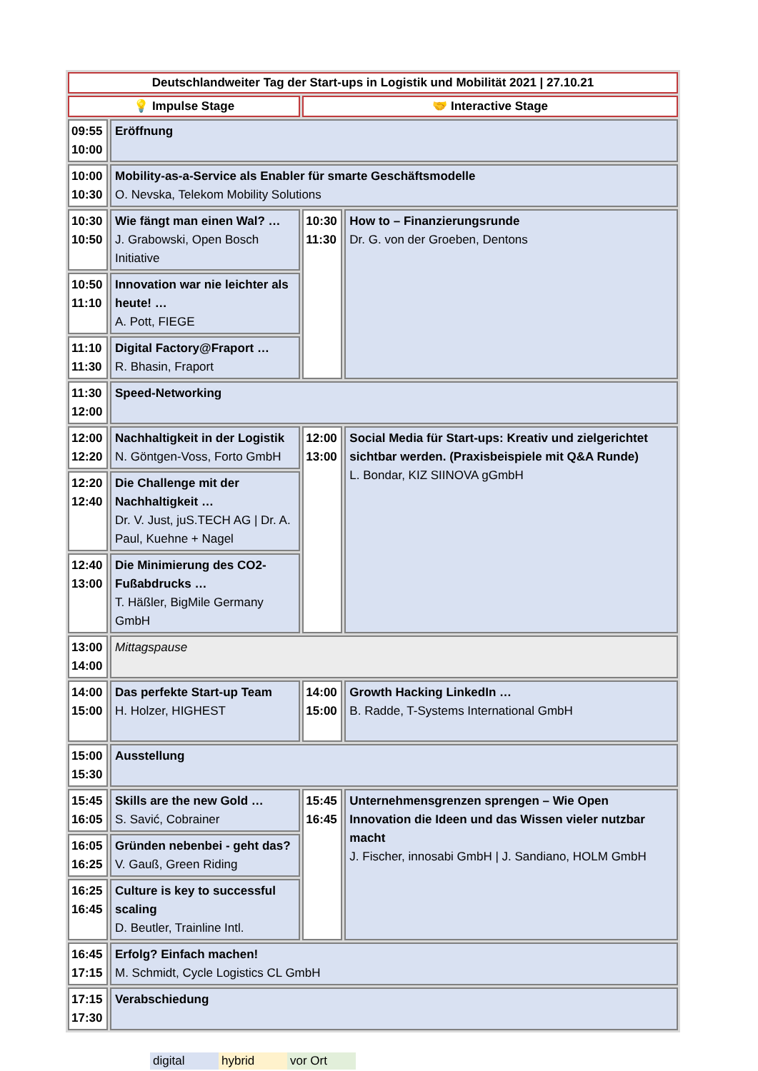| Deutschlandweiter Tag der Start-ups in Logistik und Mobilität 2021 / 27.10.21 | | | |
| 💡 Impulse Stage | | 🤝 Interactive Stage | |
| 09:55 10:00 | Eröffnung | | |
| 10:00 10:30 | Mobility-as-a-Service als Enabler für smarte Geschäftsmodelle O. Nevska, Telekom Mobility Solutions | | |
| 10:30 10:50 | Wie fängt man einen Wal? … J. Grabowski, Open Bosch Initiative | 10:30 11:30 | How to – Finanzierungsrunde Dr. G. von der Groeben, Dentons |
| 10:50 11:10 | Innovation war nie leichter als heute! … A. Pott, FIEGE | | |
| 11:10 11:30 | Digital Factory@Fraport … R. Bhasin, Fraport | | |
| 11:30 12:00 | Speed-Networking | | |
| 12:00 12:20 | Nachhaltigkeit in der Logistik N. Göntgen-Voss, Forto GmbH | 12:00 13:00 | Social Media für Start-ups: Kreativ und zielgerichtet sichtbar werden. (Praxisbeispiele mit Q&A Runde) L. Bondar, KIZ SIINOVA gGmbH |
| 12:20 12:40 | Die Challenge mit der Nachhaltigkeit … Dr. V. Just, juS.TECH AG / Dr. A. Paul, Kuehne + Nagel | | |
| 12:40 13:00 | Die Minimierung des CO2-Fußabdrucks … T. Häßler, BigMile Germany GmbH | | |
| 13:00 14:00 | Mittagspause | | |
| 14:00 15:00 | Das perfekte Start-up Team H. Holzer, HIGHEST | 14:00 15:00 | Growth Hacking LinkedIn … B. Radde, T-Systems International GmbH |
| 15:00 15:30 | Ausstellung | | |
| 15:45 16:05 | Skills are the new Gold … S. Savić, Cobrainer | 15:45 16:45 | Unternehmensgrenzen sprengen – Wie Open Innovation die Ideen und das Wissen vieler nutzbar macht J. Fischer, innosabi GmbH / J. Sandiano, HOLM GmbH |
| 16:05 16:25 | Gründen nebenbei - geht das? V. Gauß, Green Riding | | |
| 16:25 16:45 | Culture is key to successful scaling D. Beutler, Trainline Intl. | | |
| 16:45 17:15 | Erfolg? Einfach machen! M. Schmidt, Cycle Logistics CL GmbH | | |
| 17:15 17:30 | Verabschiedung | | |
digital hybrid vor Ort